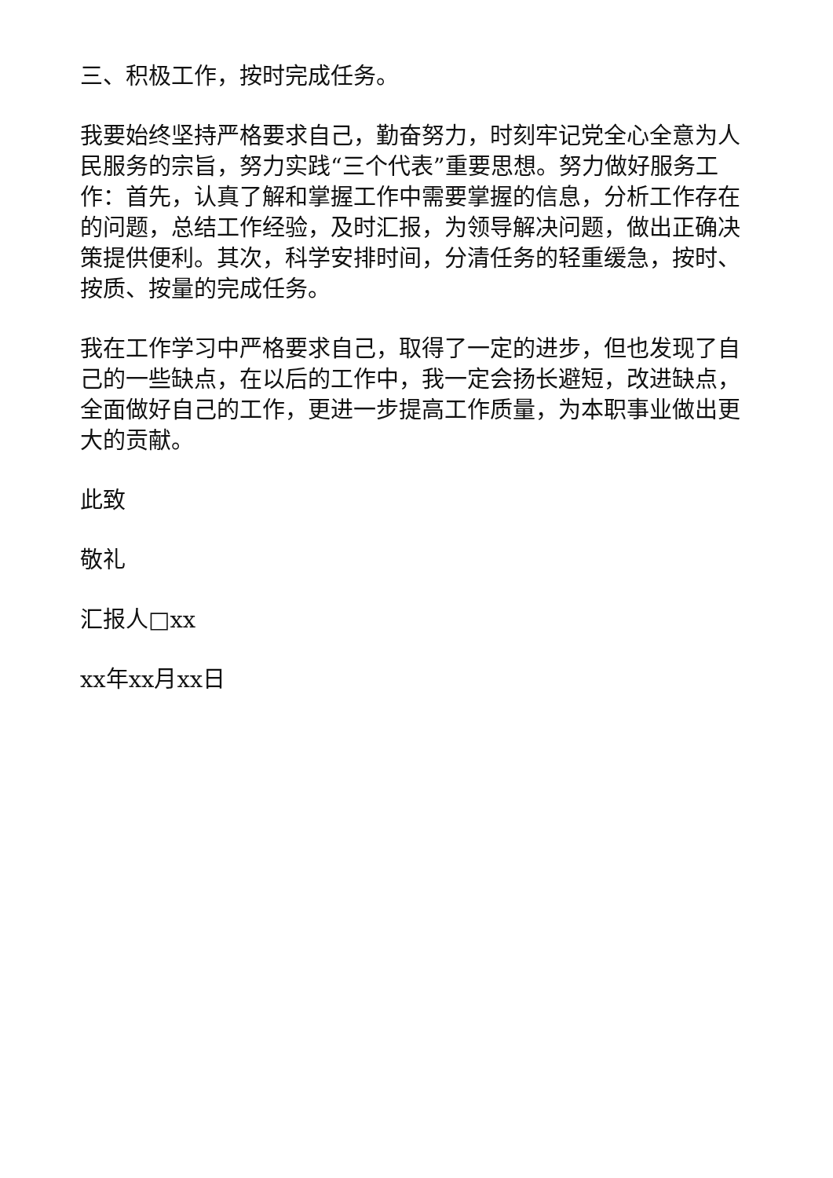三、积极工作，按时完成任务。
我要始终坚持严格要求自己，勤奋努力，时刻牢记党全心全意为人民服务的宗旨，努力实践“三个代表”重要思想。努力做好服务工作：首先，认真了解和掌握工作中需要掌握的信息，分析工作存在的问题，总结工作经验，及时汇报，为领导解决问题，做出正确决策提供便利。其次，科学安排时间，分清任务的轻重缓急，按时、按质、按量的完成任务。
我在工作学习中严格要求自己，取得了一定的进步，但也发现了自己的一些缺点，在以后的工作中，我一定会扬长避短，改进缺点，全面做好自己的工作，更进一步提高工作质量，为本职事业做出更大的贡献。
此致
敬礼
汇报人□xx
xx年xx月xx日